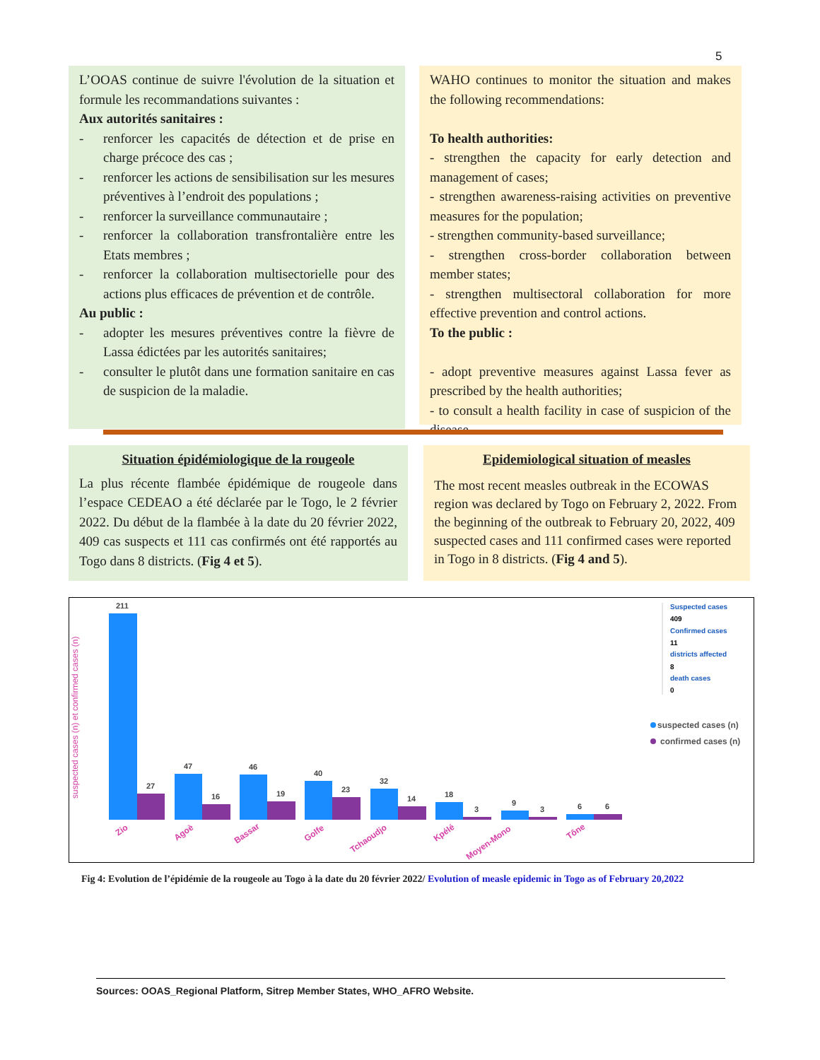5
L’OOAS continue de suivre l'évolution de la situation et formule les recommandations suivantes :
Aux autorités sanitaires :
- renforcer les capacités de détection et de prise en charge précoce des cas ;
- renforcer les actions de sensibilisation sur les mesures préventives à l’endroit des populations ;
- renforcer la surveillance communautaire ;
- renforcer la collaboration transfrontalière entre les Etats membres ;
- renforcer la collaboration multisectorielle pour des actions plus efficaces de prévention et de contrôle.
Au public :
- adopter les mesures préventives contre la fièvre de Lassa édictées par les autorités sanitaires;
- consulter le plutôt dans une formation sanitaire en cas de suspicion de la maladie.
WAHO continues to monitor the situation and makes the following recommendations:
To health authorities:
- strengthen the capacity for early detection and management of cases;
- strengthen awareness-raising activities on preventive measures for the population;
- strengthen community-based surveillance;
- strengthen cross-border collaboration between member states;
- strengthen multisectoral collaboration for more effective prevention and control actions.
To the public :
- adopt preventive measures against Lassa fever as prescribed by the health authorities;
- to consult a health facility in case of suspicion of the disease.
Situation épidémiologique de la rougeole
La plus récente flambée épidémique de rougeole dans l’espace CEDEAO a été déclarée par le Togo, le 2 février 2022. Du début de la flambée à la date du 20 février 2022, 409 cas suspects et 111 cas confirmés ont été rapportés au Togo dans 8 districts. (Fig 4 et 5).
Epidemiological situation of measles
The most recent measles outbreak in the ECOWAS region was declared by Togo on February 2, 2022. From the beginning of the outbreak to February 20, 2022, 409 suspected cases and 111 confirmed cases were reported in Togo in 8 districts. (Fig 4 and 5).
suspected cases (n) et confirmed cases (n)
211
27
47
16
46
19
40
23
32
14
18
3
9
3
6
6
Zio
Agoè
Bassar
Golfe
Tchaoudjo
Kpélé
Moyen-Mono
Tône
Suspected cases
409
Confirmed cases
11
districts affected
8
death cases
0
suspected cases (n)
confirmed cases (n)
Fig 4: Evolution de l’épidémie de la rougeole au Togo à la date du 20 février 2022/ Evolution of measle epidemic in Togo as of February 20,2022
Sources: OOAS_Regional Platform, Sitrep Member States, WHO_AFRO Website.